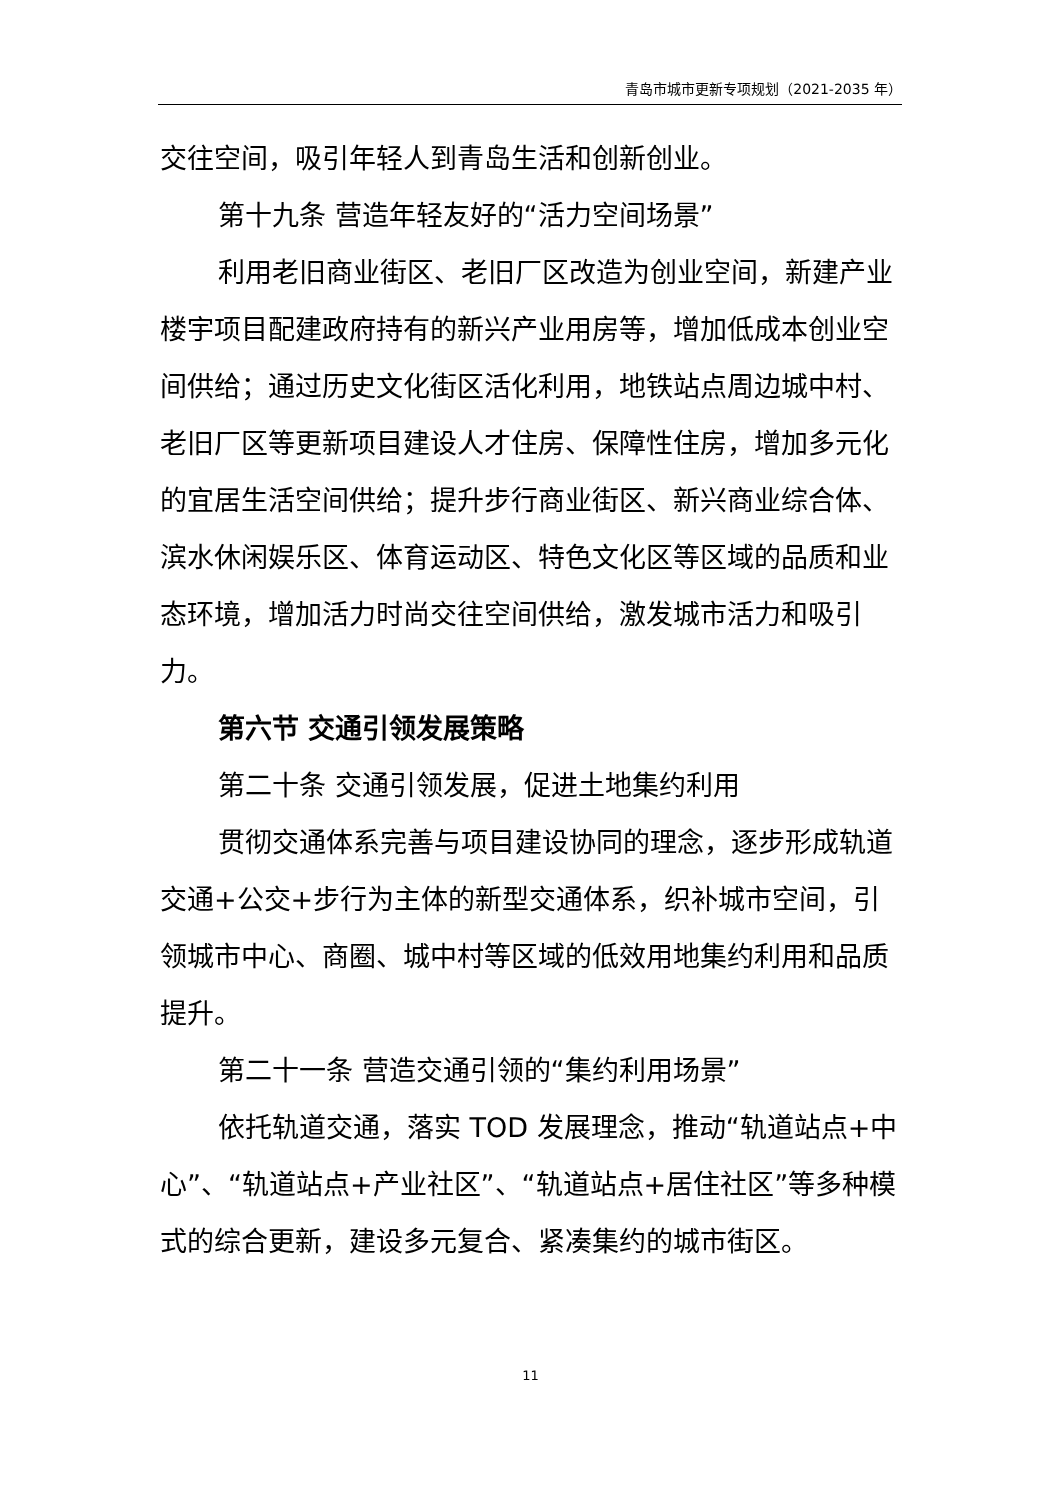青岛市城市更新专项规划（2021-2035 年）
交往空间，吸引年轻人到青岛生活和创新创业。
第十九条 营造年轻友好的“活力空间场景”
利用老旧商业街区、老旧厂区改造为创业空间，新建产业楼宇项目配建政府持有的新兴产业用房等，增加低成本创业空间供给；通过历史文化街区活化利用，地铁站点周边城中村、老旧厂区等更新项目建设人才住房、保障性住房，增加多元化的宜居生活空间供给；提升步行商业街区、新兴商业综合体、滨水休闲娱乐区、体育运动区、特色文化区等区域的品质和业态环境，增加活力时尚交往空间供给，激发城市活力和吸引力。
第六节 交通引领发展策略
第二十条 交通引领发展，促进土地集约利用
贯彻交通体系完善与项目建设协同的理念，逐步形成轨道交通+公交+步行为主体的新型交通体系，织补城市空间，引领城市中心、商圈、城中村等区域的低效用地集约利用和品质提升。
第二十一条 营造交通引领的“集约利用场景”
依托轨道交通，落实 TOD 发展理念，推动“轨道站点+中心”、“轨道站点+产业社区”、“轨道站点+居住社区”等多种模式的综合更新，建设多元复合、紧凑集约的城市街区。
11